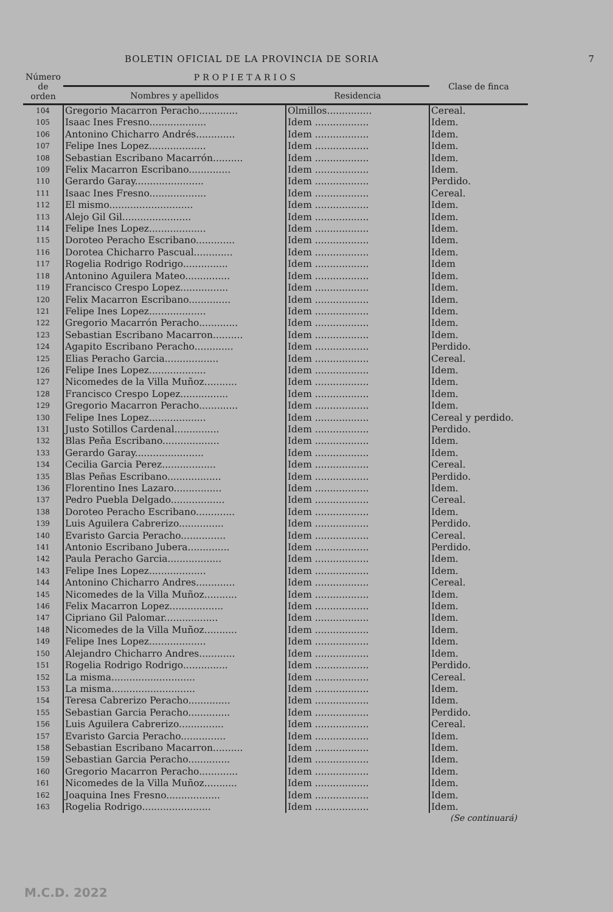BOLETIN OFICIAL DE LA PROVINCIA DE SORIA 7
| Número de orden | PROPIETARIOS | | Clase de finca |
| --- | --- | --- | --- |
| | Nombres y apellidos | Residencia | |
| 104 | Gregorio Macarron Peracho............. | Olmillos............... | Cereal. |
| 105 | Isaac Ines Fresno................... | Idem .................. | Idem. |
| 106 | Antonino Chicharro Andrés............. | Idem .................. | Idem. |
| 107 | Felipe Ines Lopez................... | Idem .................. | Idem. |
| 108 | Sebastian Escribano Macarrón.......... | Idem .................. | Idem. |
| 109 | Felix Macarron Escribano.............. | Idem .................. | Idem. |
| 110 | Gerardo Garay....................... | Idem .................. | Perdido. |
| 111 | Isaac Ines Fresno................... | Idem .................. | Cereal. |
| 112 | El mismo............................ | Idem .................. | Idem. |
| 113 | Alejo Gil Gil....................... | Idem .................. | Idem. |
| 114 | Felipe Ines Lopez................... | Idem .................. | Idem. |
| 115 | Doroteo Peracho Escribano............. | Idem .................. | Idem. |
| 116 | Dorotea Chicharro Pascual............. | Idem .................. | Idem. |
| 117 | Rogelia Rodrigo Rodrigo............... | Idem .................. | Idem |
| 118 | Antonino Aguilera Mateo............... | Idem .................. | Idem. |
| 119 | Francisco Crespo Lopez................ | Idem .................. | Idem. |
| 120 | Felix Macarron Escribano.............. | Idem .................. | Idem. |
| 121 | Felipe Ines Lopez................... | Idem .................. | Idem. |
| 122 | Gregorio Macarrón Peracho............. | Idem .................. | Idem. |
| 123 | Sebastian Escribano Macarron.......... | Idem .................. | Idem. |
| 124 | Agapito Escribano Peracho............. | Idem .................. | Perdido. |
| 125 | Elias Peracho Garcia.................. | Idem .................. | Cereal. |
| 126 | Felipe Ines Lopez................... | Idem .................. | Idem. |
| 127 | Nicomedes de la Villa Muñoz........... | Idem .................. | Idem. |
| 128 | Francisco Crespo Lopez................ | Idem .................. | Idem. |
| 129 | Gregorio Macarron Peracho............. | Idem .................. | Idem. |
| 130 | Felipe Ines Lopez................... | Idem .................. | Cereal y perdido. |
| 131 | Justo Sotillos Cardenal............... | Idem .................. | Perdido. |
| 132 | Blas Peña Escribano................... | Idem .................. | Idem. |
| 133 | Gerardo Garay....................... | Idem .................. | Idem. |
| 134 | Cecilia Garcia Perez.................. | Idem .................. | Cereal. |
| 135 | Blas Peñas Escribano.................. | Idem .................. | Perdido. |
| 136 | Florentino Ines Lazaro................ | Idem .................. | Idem. |
| 137 | Pedro Puebla Delgado.................. | Idem .................. | Cereal. |
| 138 | Doroteo Peracho Escribano............. | Idem .................. | Idem. |
| 139 | Luis Aguilera Cabrerizo............... | Idem .................. | Perdido. |
| 140 | Evaristo Garcia Peracho............... | Idem .................. | Cereal. |
| 141 | Antonio Escribano Jubera.............. | Idem .................. | Perdido. |
| 142 | Paula Peracho Garcia.................. | Idem .................. | Idem. |
| 143 | Felipe Ines Lopez................... | Idem .................. | Idem. |
| 144 | Antonino Chicharro Andres............. | Idem .................. | Cereal. |
| 145 | Nicomedes de la Villa Muñoz........... | Idem .................. | Idem. |
| 146 | Felix Macarron Lopez.................. | Idem .................. | Idem. |
| 147 | Cipriano Gil Palomar.................. | Idem .................. | Idem. |
| 148 | Nicomedes de la Villa Muñoz........... | Idem .................. | Idem. |
| 149 | Felipe Ines Lopez................... | Idem .................. | Idem. |
| 150 | Alejandro Chicharro Andres............ | Idem .................. | Idem. |
| 151 | Rogelia Rodrigo Rodrigo............... | Idem .................. | Perdido. |
| 152 | La misma............................ | Idem .................. | Cereal. |
| 153 | La misma............................ | Idem .................. | Idem. |
| 154 | Teresa Cabrerizo Peracho.............. | Idem .................. | Idem. |
| 155 | Sebastian Garcia Peracho.............. | Idem .................. | Perdido. |
| 156 | Luis Aguilera Cabrerizo............... | Idem .................. | Cereal. |
| 157 | Evaristo Garcia Peracho............... | Idem .................. | Idem. |
| 158 | Sebastian Escribano Macarron.......... | Idem .................. | Idem. |
| 159 | Sebastian Garcia Peracho.............. | Idem .................. | Idem. |
| 160 | Gregorio Macarron Peracho............. | Idem .................. | Idem. |
| 161 | Nicomedes de la Villa Muñoz........... | Idem .................. | Idem. |
| 162 | Joaquina Ines Fresno.................. | Idem .................. | Idem. |
| 163 | Rogelia Rodrigo....................... | Idem .................. | Idem. |
(Se continuará)
M.C.D. 2022